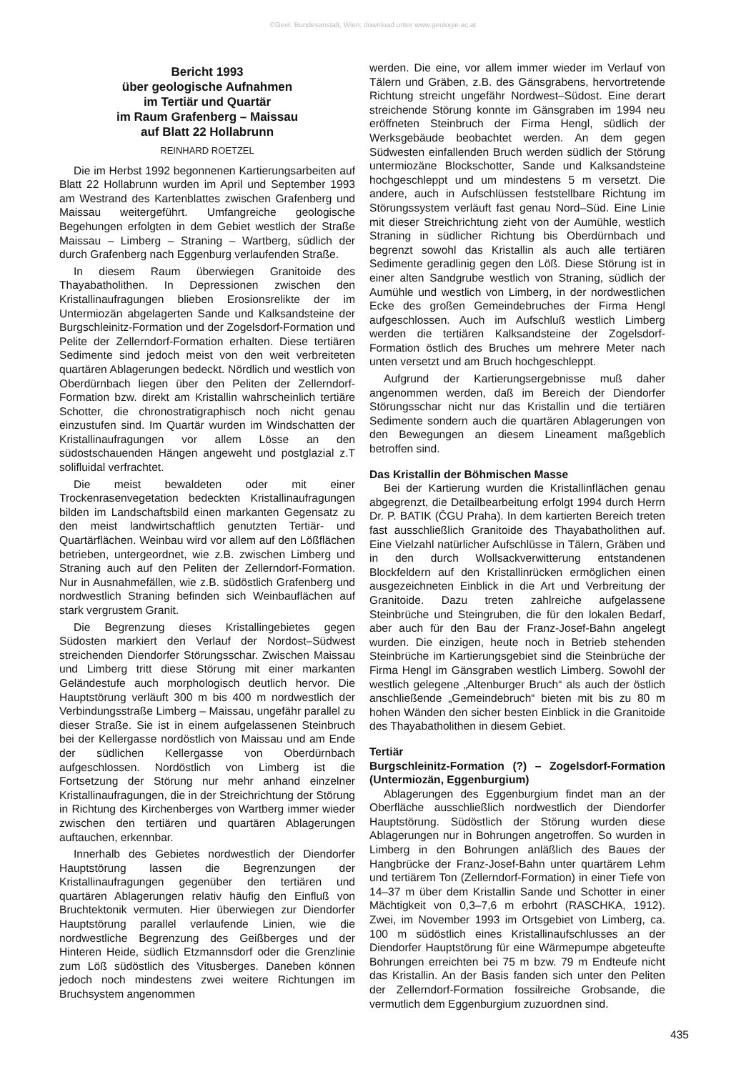©Geol. Bundesanstalt, Wien; download unter www.geologie.ac.at
Bericht 1993
über geologische Aufnahmen
im Tertiär und Quartär
im Raum Grafenberg – Maissau
auf Blatt 22 Hollabrunn
REINHARD ROETZEL
Die im Herbst 1992 begonnenen Kartierungsarbeiten auf Blatt 22 Hollabrunn wurden im April und September 1993 am Westrand des Kartenblattes zwischen Grafenberg und Maissau weitergeführt. Umfangreiche geologische Begehungen erfolgten in dem Gebiet westlich der Straße Maissau – Limberg – Straning – Wartberg, südlich der durch Grafenberg nach Eggenburg verlaufenden Straße.
In diesem Raum überwiegen Granitoide des Thayabatholithen. In Depressionen zwischen den Kristallinaufragungen blieben Erosionsrelikte der im Untermiozän abgelagerten Sande und Kalksandsteine der Burgschleinitz-Formation und der Zogelsdorf-Formation und Pelite der Zellerndorf-Formation erhalten. Diese tertiären Sedimente sind jedoch meist von den weit verbreiteten quartären Ablagerungen bedeckt. Nördlich und westlich von Oberdürnbach liegen über den Peliten der Zellerndorf-Formation bzw. direkt am Kristallin wahrscheinlich tertiäre Schotter, die chronostratigraphisch noch nicht genau einzustufen sind. Im Quartär wurden im Windschatten der Kristallinaufragungen vor allem Lösse an den südostschauenden Hängen angeweht und postglazial z.T solifluidal verfrachtet.
Die meist bewaldeten oder mit einer Trockenrasenvegetation bedeckten Kristallinaufragungen bilden im Landschaftsbild einen markanten Gegensatz zu den meist landwirtschaftlich genutzten Tertiär- und Quartärflächen. Weinbau wird vor allem auf den Lößflächen betrieben, untergeordnet, wie z.B. zwischen Limberg und Straning auch auf den Peliten der Zellerndorf-Formation. Nur in Ausnahmefällen, wie z.B. südöstlich Grafenberg und nordwestlich Straning befinden sich Weinbauflächen auf stark vergrustem Granit.
Die Begrenzung dieses Kristallingebietes gegen Südosten markiert den Verlauf der Nordost–Südwest streichenden Diendorfer Störungsschar. Zwischen Maissau und Limberg tritt diese Störung mit einer markanten Geländestufe auch morphologisch deutlich hervor. Die Hauptstörung verläuft 300 m bis 400 m nordwestlich der Verbindungsstraße Limberg – Maissau, ungefähr parallel zu dieser Straße. Sie ist in einem aufgelassenen Steinbruch bei der Kellergasse nordöstlich von Maissau und am Ende der südlichen Kellergasse von Oberdürnbach aufgeschlossen. Nordöstlich von Limberg ist die Fortsetzung der Störung nur mehr anhand einzelner Kristallinaufragungen, die in der Streichrichtung der Störung in Richtung des Kirchenberges von Wartberg immer wieder zwischen den tertiären und quartären Ablagerungen auftauchen, erkennbar.
Innerhalb des Gebietes nordwestlich der Diendorfer Hauptstörung lassen die Begrenzungen der Kristallinaufragungen gegenüber den tertiären und quartären Ablagerungen relativ häufig den Einfluß von Bruchtektonik vermuten. Hier überwiegen zur Diendorfer Hauptstörung parallel verlaufende Linien, wie die nordwestliche Begrenzung des Geißberges und der Hinteren Heide, südlich Etzmannsdorf oder die Grenzlinie zum Löß südöstlich des Vitusberges. Daneben können jedoch noch mindestens zwei weitere Richtungen im Bruchsystem angenommen
werden. Die eine, vor allem immer wieder im Verlauf von Tälern und Gräben, z.B. des Gänsgrabens, hervortretende Richtung streicht ungefähr Nordwest–Südost. Eine derart streichende Störung konnte im Gänsgraben im 1994 neu eröffneten Steinbruch der Firma Hengl, südlich der Werksgebäude beobachtet werden. An dem gegen Südwesten einfallenden Bruch werden südlich der Störung untermiozäne Blockschotter, Sande und Kalksandsteine hochgeschleppt und um mindestens 5 m versetzt. Die andere, auch in Aufschlüssen feststellbare Richtung im Störungssystem verläuft fast genau Nord–Süd. Eine Linie mit dieser Streichrichtung zieht von der Aumühle, westlich Straning in südlicher Richtung bis Oberdürnbach und begrenzt sowohl das Kristallin als auch alle tertiären Sedimente geradlinig gegen den Löß. Diese Störung ist in einer alten Sandgrube westlich von Straning, südlich der Aumühle und westlich von Limberg, in der nordwestlichen Ecke des großen Gemeindebruches der Firma Hengl aufgeschlossen. Auch im Aufschluß westlich Limberg werden die tertiären Kalksandsteine der Zogelsdorf-Formation östlich des Bruches um mehrere Meter nach unten versetzt und am Bruch hochgeschleppt.
Aufgrund der Kartierungsergebnisse muß daher angenommen werden, daß im Bereich der Diendorfer Störungsschar nicht nur das Kristallin und die tertiären Sedimente sondern auch die quartären Ablagerungen von den Bewegungen an diesem Lineament maßgeblich betroffen sind.
Das Kristallin der Böhmischen Masse
Bei der Kartierung wurden die Kristallinflächen genau abgegrenzt, die Detailbearbeitung erfolgt 1994 durch Herrn Dr. P. BATIK (ČGU Praha). In dem kartierten Bereich treten fast ausschließlich Granitoide des Thayabatholithen auf. Eine Vielzahl natürlicher Aufschlüsse in Tälern, Gräben und in den durch Wollsackverwitterung entstandenen Blockfeldern auf den Kristallinrücken ermöglichen einen ausgezeichneten Einblick in die Art und Verbreitung der Granitoide. Dazu treten zahlreiche aufgelassene Steinbrüche und Steingruben, die für den lokalen Bedarf, aber auch für den Bau der Franz-Josef-Bahn angelegt wurden. Die einzigen, heute noch in Betrieb stehenden Steinbrüche im Kartierungsgebiet sind die Steinbrüche der Firma Hengl im Gänsgraben westlich Limberg. Sowohl der westlich gelegene „Altenburger Bruch“ als auch der östlich anschließende „Gemeindebruch“ bieten mit bis zu 80 m hohen Wänden den sicher besten Einblick in die Granitoide des Thayabatholithen in diesem Gebiet.
Tertiär
Burgschleinitz-Formation (?) – Zogelsdorf-Formation (Untermiozän, Eggenburgium)
Ablagerungen des Eggenburgium findet man an der Oberfläche ausschließlich nordwestlich der Diendorfer Hauptstörung. Südöstlich der Störung wurden diese Ablagerungen nur in Bohrungen angetroffen. So wurden in Limberg in den Bohrungen anläßlich des Baues der Hangbrücke der Franz-Josef-Bahn unter quartärem Lehm und tertiärem Ton (Zellerndorf-Formation) in einer Tiefe von 14–37 m über dem Kristallin Sande und Schotter in einer Mächtigkeit von 0,3–7,6 m erbohrt (RASCHKA, 1912). Zwei, im November 1993 im Ortsgebiet von Limberg, ca. 100 m südöstlich eines Kristallinaufschlusses an der Diendorfer Hauptstörung für eine Wärmepumpe abgeteufte Bohrungen erreichten bei 75 m bzw. 79 m Endteufe nicht das Kristallin. An der Basis fanden sich unter den Peliten der Zellerndorf-Formation fossilreiche Grobsande, die vermutlich dem Eggenburgium zuzuordnen sind.
435